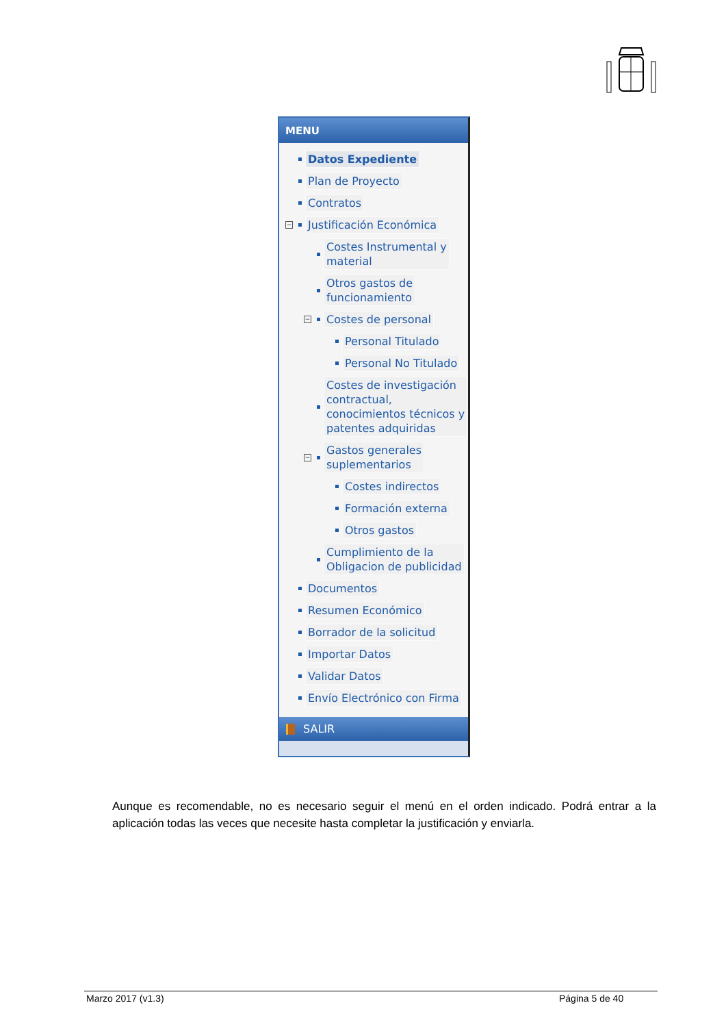MENU
Datos Expediente
Plan de Proyecto
Contratos
− Justificación Económica
Costes Instrumental y
material
Otros gastos de
funcionamiento
− Costes de personal
Personal Titulado
Personal No Titulado
Costes de investigación
contractual,
conocimientos técnicos y
patentes adquiridas
− Gastos generales
suplementarios
Costes indirectos
Formación externa
Otros gastos
Cumplimiento de la
Obligacion de publicidad
Documentos
Resumen Económico
Borrador de la solicitud
Importar Datos
Validar Datos
Envío Electrónico con Firma
SALIR
Aunque es recomendable, no es necesario seguir el menú en el orden indicado. Podrá entrar a la aplicación todas las veces que necesite hasta completar la justificación y enviarla.
Marzo 2017 (v1.3) Página 5 de 40